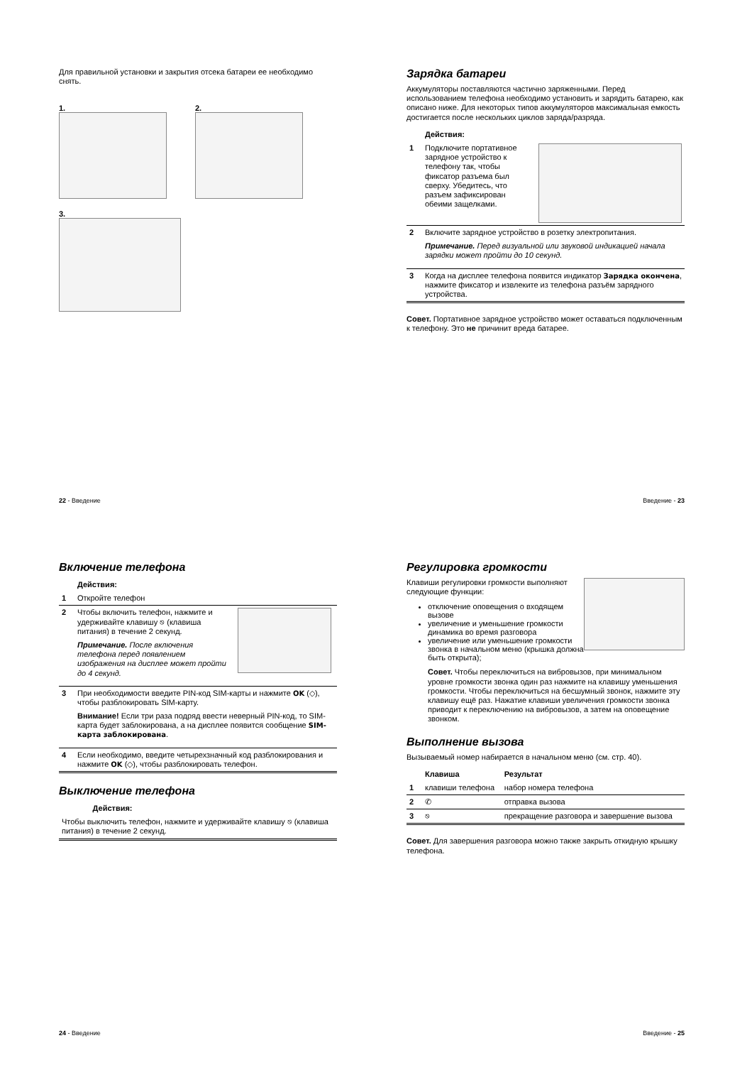Для правильной установки и закрытия отсека батареи ее необходимо снять.
1. 2.
3.
22 - Введение
Зарядка батареи
Аккумуляторы поставляются частично заряженными. Перед использованием телефона необходимо установить и зарядить батарею, как описано ниже. Для некоторых типов аккумуляторов максимальная емкость достигается после нескольких циклов заряда/разряда.
| | Действия: | |
| 1 | Подключите портативное зарядное устройство к телефону так, чтобы фиксатор разъема был сверху. Убедитесь, что разъем зафиксирован обеими защелками. | |
| 2 | Включите зарядное устройство в розетку электропитания. Примечание. Перед визуальной или звуковой индикацией начала зарядки может пройти до 10 секунд. | |
| 3 | Когда на дисплее телефона появится индикатор Зарядка окончена , нажмите фиксатор и извлеките из телефона разъём зарядного устройства. | |
Совет. Портативное зарядное устройство может оставаться подключенным к телефону. Это не причинит вреда батарее.
Введение - 23
Включение телефона
| | Действия: | |
| 1 | Откройте телефон | |
| 2 | Чтобы включить телефон, нажмите и удерживайте клавишу ⎋ (клавиша питания) в течение 2 секунд. Примечание. После включения телефона перед появлением изображения на дисплее может пройти до 4 секунд. | |
| 3 | При необходимости введите PIN-код SIM-карты и нажмите OK (◇), чтобы разблокировать SIM-карту. Внимание! Если три раза подряд ввести неверный PIN-код, то SIM-карта будет заблокирована, а на дисплее появится сообщение SIM-карта заблокирована . | |
| 4 | Если необходимо, введите четырехзначный код разблокирования и нажмите OK (◇), чтобы разблокировать телефон. | |
Выключение телефона
| | Действия: |
| Чтобы выключить телефон, нажмите и удерживайте клавишу ⎋ (клавиша питания) в течение 2 секунд. | |
24 - Введение
Регулировка громкости
Клавиши регулировки громкости выполняют следующие функции:
отключение оповещения о входящем вызове
увеличение и уменьшение громкости динамика во время разговора
увеличение или уменьшение громкости звонка в начальном меню (крышка должна быть открыта);
Совет. Чтобы переключиться на вибровызов, при минимальном уровне громкости звонка один раз нажмите на клавишу уменьшения громкости. Чтобы переключиться на бесшумный звонок, нажмите эту клавишу ещё раз. Нажатие клавиши увеличения громкости звонка приводит к переключению на вибровызов, а затем на оповещение звонком.
Выполнение вызова
Вызываемый номер набирается в начальном меню (см. стр. 40).
| | Клавиша | Результат |
| 1 | клавиши телефона | набор номера телефона |
| 2 | ✆ | отправка вызова |
| 3 | ⎋ | прекращение разговора и завершение вызова |
Совет. Для завершения разговора можно также закрыть откидную крышку телефона.
Введение - 25